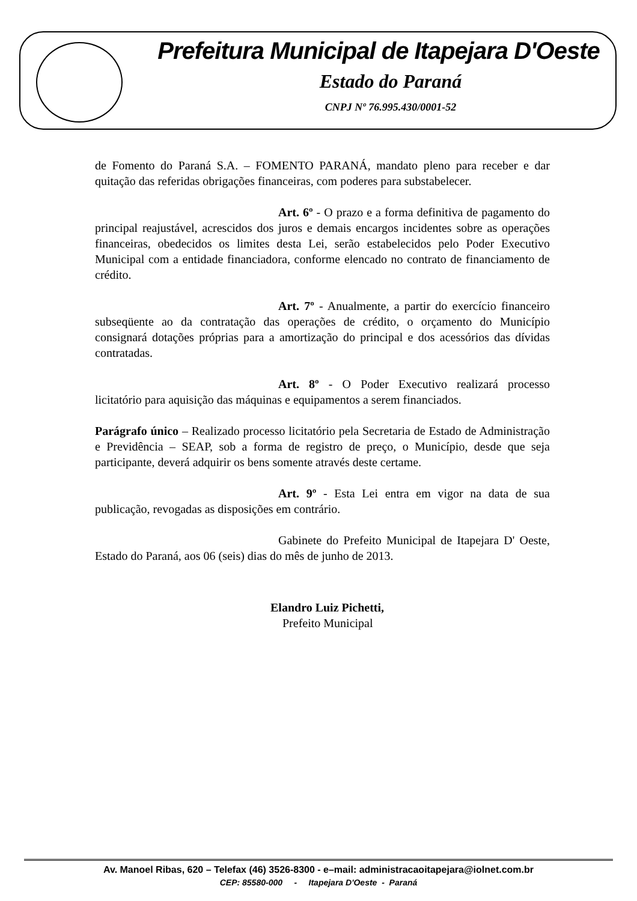Prefeitura Municipal de Itapejara D'Oeste
Estado do Paraná
CNPJ Nº 76.995.430/0001-52
de Fomento do Paraná S.A. – FOMENTO PARANÁ, mandato pleno para receber e dar quitação das referidas obrigações financeiras, com poderes para substabelecer.
Art. 6º - O prazo e a forma definitiva de pagamento do principal reajustável, acrescidos dos juros e demais encargos incidentes sobre as operações financeiras, obedecidos os limites desta Lei, serão estabelecidos pelo Poder Executivo Municipal com a entidade financiadora, conforme elencado no contrato de financiamento de crédito.
Art. 7º - Anualmente, a partir do exercício financeiro subseqüente ao da contratação das operações de crédito, o orçamento do Município consignará dotações próprias para a amortização do principal e dos acessórios das dívidas contratadas.
Art. 8º - O Poder Executivo realizará processo licitatório para aquisição das máquinas e equipamentos a serem financiados.
Parágrafo único – Realizado processo licitatório pela Secretaria de Estado de Administração e Previdência – SEAP, sob a forma de registro de preço, o Município, desde que seja participante, deverá adquirir os bens somente através deste certame.
Art. 9º - Esta Lei entra em vigor na data de sua publicação, revogadas as disposições em contrário.
Gabinete do Prefeito Municipal de Itapejara D' Oeste, Estado do Paraná, aos 06 (seis) dias do mês de junho de 2013.
Elandro Luiz Pichetti,
Prefeito Municipal
Av. Manoel Ribas, 620 – Telefax (46) 3526-8300 - e–mail: administracaoitapejara@iolnet.com.br
CEP: 85580-000 - Itapejara D'Oeste - Paraná